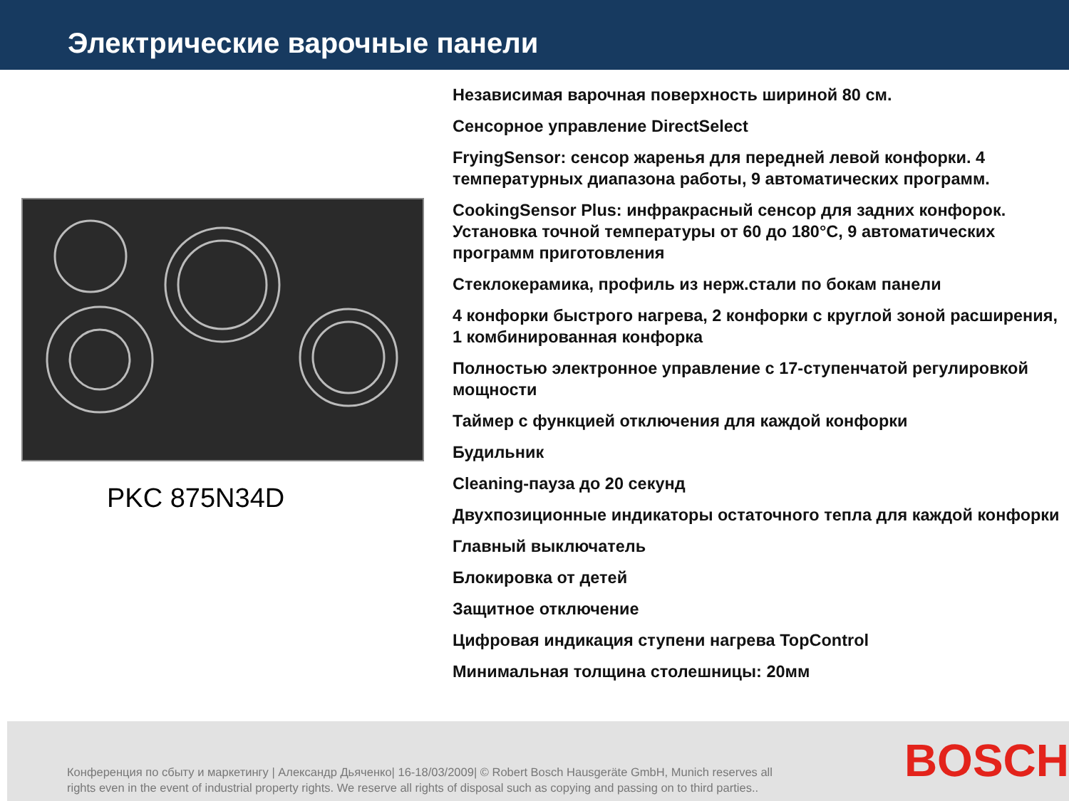Электрические варочные панели
PKC 875N34D
Независимая варочная поверхность шириной 80 см.
Сенсорное управление DirectSelect
FryingSensor: сенсор жаренья для передней левой конфорки. 4 температурных диапазона работы, 9 автоматических программ.
CookingSensor Plus: инфракрасный сенсор для задних конфорок. Установка точной температуры от 60 до 180°С, 9 автоматических программ приготовления
Стеклокерамика, профиль из нерж.стали по бокам панели
4 конфорки быстрого нагрева, 2 конфорки с круглой зоной расширения, 1 комбинированная конфорка
Полностью электронное управление с 17-ступенчатой регулировкой мощности
Таймер с функцией отключения для каждой конфорки
Будильник
Cleaning-пауза до 20 секунд
Двухпозиционные индикаторы остаточного тепла для каждой конфорки
Главный выключатель
Блокировка от детей
Защитное отключение
Цифровая индикация ступени нагрева TopControl
Минимальная толщина столешницы: 20мм
Конференция по сбыту и маркетингу | Александр Дьяченко| 16-18/03/2009| © Robert Bosch Hausgeräte GmbH, Munich reserves all rights even in the event of industrial property rights. We reserve all rights of disposal such as copying and passing on to third parties..
BOSCH